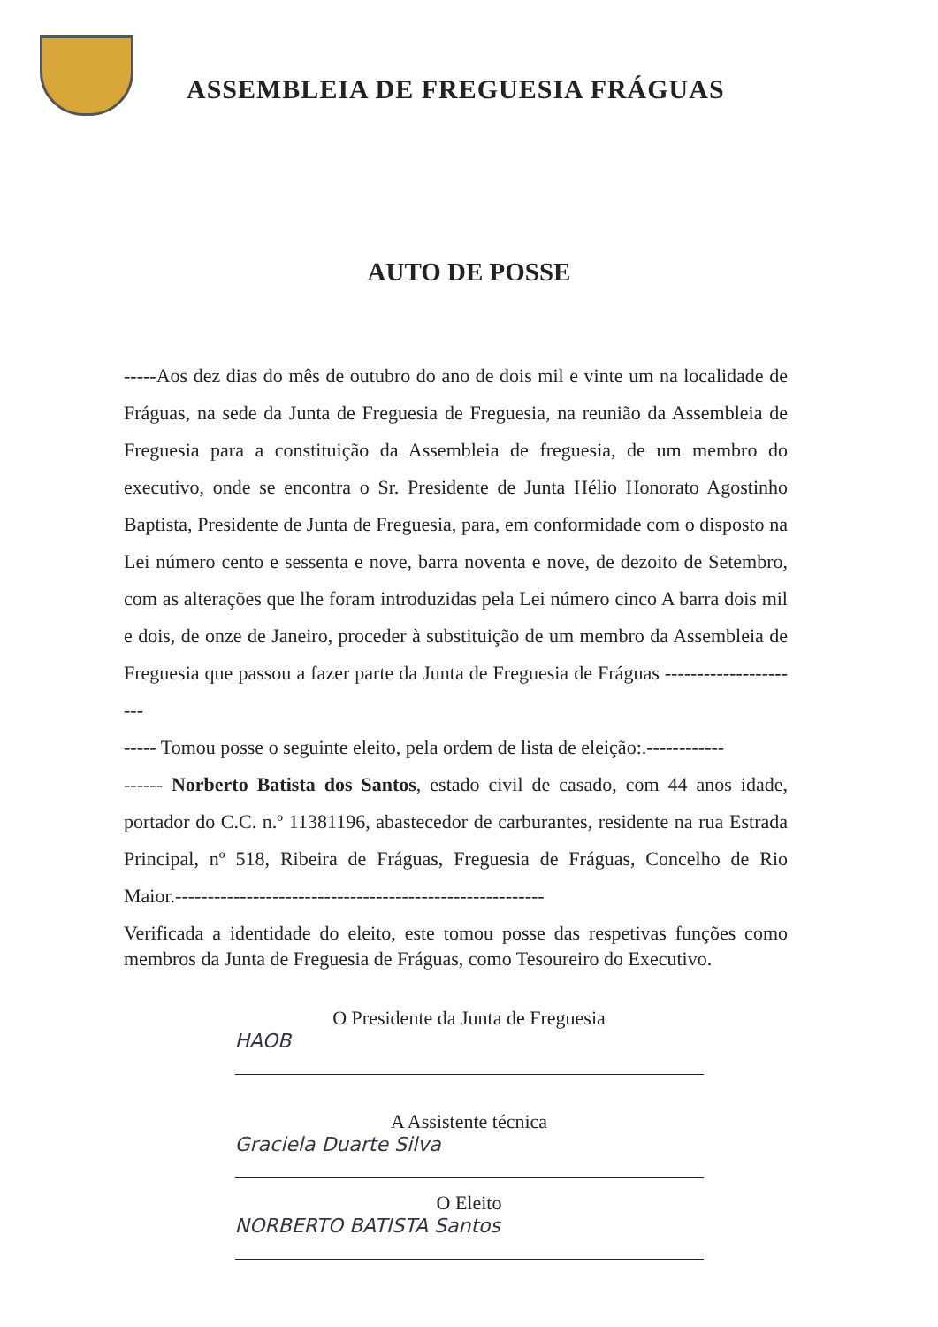ASSEMBLEIA DE FREGUESIA FRÁGUAS
AUTO DE POSSE
-----Aos dez dias do mês de outubro do ano de dois mil e vinte um na localidade de Fráguas, na sede da Junta de Freguesia de Freguesia, na reunião da Assembleia de Freguesia para a constituição da Assembleia de freguesia, de um membro do executivo, onde se encontra o Sr. Presidente de Junta Hélio Honorato Agostinho Baptista, Presidente de Junta de Freguesia, para, em conformidade com o disposto na Lei número cento e sessenta e nove, barra noventa e nove, de dezoito de Setembro, com as alterações que lhe foram introduzidas pela Lei número cinco A barra dois mil e dois, de onze de Janeiro, proceder à substituição de um membro da Assembleia de Freguesia que passou a fazer parte da Junta de Freguesia de Fráguas ----------------------
----- Tomou posse o seguinte eleito, pela ordem de lista de eleição:.------------
------ Norberto Batista dos Santos, estado civil de casado, com 44 anos idade, portador do C.C. n.º 11381196, abastecedor de carburantes, residente na rua Estrada Principal, nº 518, Ribeira de Fráguas, Freguesia de Fráguas, Concelho de Rio Maior.---------------------------------------------------------
Verificada a identidade do eleito, este tomou posse das respetivas funções como membros da Junta de Freguesia de Fráguas, como Tesoureiro do Executivo.
O Presidente da Junta de Freguesia
HAOB
A Assistente técnica
Graciela Duarte Silva
O Eleito
NORBERTO BATISTA Santos